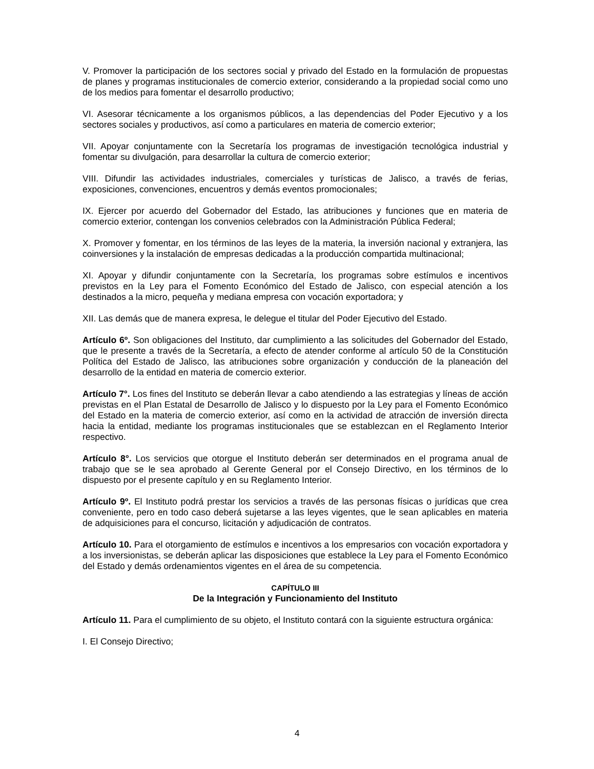V. Promover la participación de los sectores social y privado del Estado en la formulación de propuestas de planes y programas institucionales de comercio exterior, considerando a la propiedad social como uno de los medios para fomentar el desarrollo productivo;
VI. Asesorar técnicamente a los organismos públicos, a las dependencias del Poder Ejecutivo y a los sectores sociales y productivos, así como a particulares en materia de comercio exterior;
VII. Apoyar conjuntamente con la Secretaría los programas de investigación tecnológica industrial y fomentar su divulgación, para desarrollar la cultura de comercio exterior;
VIII. Difundir las actividades industriales, comerciales y turísticas de Jalisco, a través de ferias, exposiciones, convenciones, encuentros y demás eventos promocionales;
IX. Ejercer por acuerdo del Gobernador del Estado, las atribuciones y funciones que en materia de comercio exterior, contengan los convenios celebrados con la Administración Pública Federal;
X. Promover y fomentar, en los términos de las leyes de la materia, la inversión nacional y extranjera, las coinversiones y la instalación de empresas dedicadas a la producción compartida multinacional;
XI. Apoyar y difundir conjuntamente con la Secretaría, los programas sobre estímulos e incentivos previstos en la Ley para el Fomento Económico del Estado de Jalisco, con especial atención a los destinados a la micro, pequeña y mediana empresa con vocación exportadora; y
XII. Las demás que de manera expresa, le delegue el titular del Poder Ejecutivo del Estado.
Artículo 6º. Son obligaciones del Instituto, dar cumplimiento a las solicitudes del Gobernador del Estado, que le presente a través de la Secretaría, a efecto de atender conforme al artículo 50 de la Constitución Política del Estado de Jalisco, las atribuciones sobre organización y conducción de la planeación del desarrollo de la entidad en materia de comercio exterior.
Artículo 7°. Los fines del Instituto se deberán llevar a cabo atendiendo a las estrategias y líneas de acción previstas en el Plan Estatal de Desarrollo de Jalisco y lo dispuesto por la Ley para el Fomento Económico del Estado en la materia de comercio exterior, así como en la actividad de atracción de inversión directa hacia la entidad, mediante los programas institucionales que se establezcan en el Reglamento Interior respectivo.
Artículo 8°. Los servicios que otorgue el Instituto deberán ser determinados en el programa anual de trabajo que se le sea aprobado al Gerente General por el Consejo Directivo, en los términos de lo dispuesto por el presente capítulo y en su Reglamento Interior.
Artículo 9º. El Instituto podrá prestar los servicios a través de las personas físicas o jurídicas que crea conveniente, pero en todo caso deberá sujetarse a las leyes vigentes, que le sean aplicables en materia de adquisiciones para el concurso, licitación y adjudicación de contratos.
Artículo 10. Para el otorgamiento de estímulos e incentivos a los empresarios con vocación exportadora y a los inversionistas, se deberán aplicar las disposiciones que establece la Ley para el Fomento Económico del Estado y demás ordenamientos vigentes en el área de su competencia.
CAPÍTULO III
De la Integración y Funcionamiento del Instituto
Artículo 11. Para el cumplimiento de su objeto, el Instituto contará con la siguiente estructura orgánica:
I. El Consejo Directivo;
4